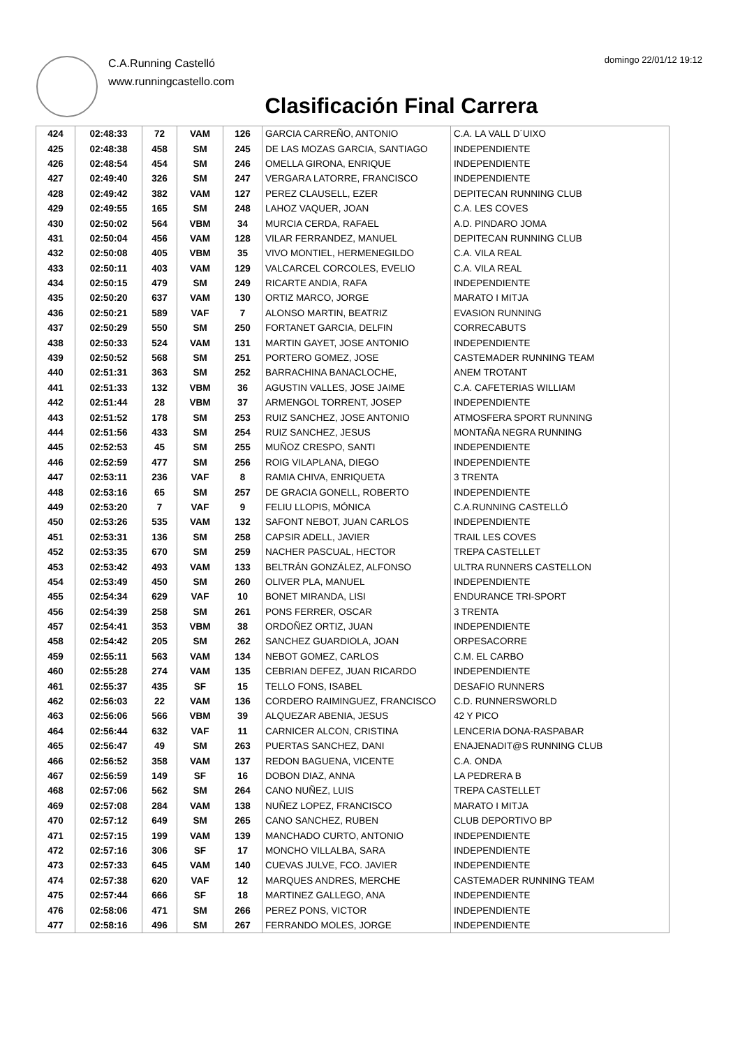C.A.Running Castelló
www.runningcastello.com
domingo 22/01/12 19:12
Clasificación Final Carrera
| 424 | 02:48:33 | 72 | VAM | 126 | GARCIA CARREÑO, ANTONIO | C.A. LA VALL D´UIXO |
| 425 | 02:48:38 | 458 | SM | 245 | DE LAS MOZAS GARCIA, SANTIAGO | INDEPENDIENTE |
| 426 | 02:48:54 | 454 | SM | 246 | OMELLA GIRONA, ENRIQUE | INDEPENDIENTE |
| 427 | 02:49:40 | 326 | SM | 247 | VERGARA LATORRE, FRANCISCO | INDEPENDIENTE |
| 428 | 02:49:42 | 382 | VAM | 127 | PEREZ CLAUSELL, EZER | DEPITECAN RUNNING CLUB |
| 429 | 02:49:55 | 165 | SM | 248 | LAHOZ VAQUER, JOAN | C.A. LES COVES |
| 430 | 02:50:02 | 564 | VBM | 34 | MURCIA CERDA, RAFAEL | A.D. PINDARO JOMA |
| 431 | 02:50:04 | 456 | VAM | 128 | VILAR FERRANDEZ, MANUEL | DEPITECAN RUNNING CLUB |
| 432 | 02:50:08 | 405 | VBM | 35 | VIVO MONTIEL, HERMENEGILDO | C.A. VILA REAL |
| 433 | 02:50:11 | 403 | VAM | 129 | VALCARCEL CORCOLES, EVELIO | C.A. VILA REAL |
| 434 | 02:50:15 | 479 | SM | 249 | RICARTE ANDIA, RAFA | INDEPENDIENTE |
| 435 | 02:50:20 | 637 | VAM | 130 | ORTIZ MARCO, JORGE | MARATO I MITJA |
| 436 | 02:50:21 | 589 | VAF | 7 | ALONSO MARTIN, BEATRIZ | EVASION RUNNING |
| 437 | 02:50:29 | 550 | SM | 250 | FORTANET GARCIA, DELFIN | CORRECABUTS |
| 438 | 02:50:33 | 524 | VAM | 131 | MARTIN GAYET, JOSE ANTONIO | INDEPENDIENTE |
| 439 | 02:50:52 | 568 | SM | 251 | PORTERO GOMEZ, JOSE | CASTEMADER RUNNING TEAM |
| 440 | 02:51:31 | 363 | SM | 252 | BARRACHINA BANACLOCHE, | ANEM TROTANT |
| 441 | 02:51:33 | 132 | VBM | 36 | AGUSTIN VALLES, JOSE JAIME | C.A. CAFETERIAS WILLIAM |
| 442 | 02:51:44 | 28 | VBM | 37 | ARMENGOL TORRENT, JOSEP | INDEPENDIENTE |
| 443 | 02:51:52 | 178 | SM | 253 | RUIZ SANCHEZ, JOSE ANTONIO | ATMOSFERA SPORT RUNNING |
| 444 | 02:51:56 | 433 | SM | 254 | RUIZ SANCHEZ, JESUS | MONTAÑA NEGRA RUNNING |
| 445 | 02:52:53 | 45 | SM | 255 | MUÑOZ CRESPO, SANTI | INDEPENDIENTE |
| 446 | 02:52:59 | 477 | SM | 256 | ROIG VILAPLANA, DIEGO | INDEPENDIENTE |
| 447 | 02:53:11 | 236 | VAF | 8 | RAMIA CHIVA, ENRIQUETA | 3 TRENTA |
| 448 | 02:53:16 | 65 | SM | 257 | DE GRACIA GONELL, ROBERTO | INDEPENDIENTE |
| 449 | 02:53:20 | 7 | VAF | 9 | FELIU LLOPIS, MÓNICA | C.A.RUNNING CASTELLÓ |
| 450 | 02:53:26 | 535 | VAM | 132 | SAFONT NEBOT, JUAN CARLOS | INDEPENDIENTE |
| 451 | 02:53:31 | 136 | SM | 258 | CAPSIR ADELL, JAVIER | TRAIL LES COVES |
| 452 | 02:53:35 | 670 | SM | 259 | NACHER PASCUAL, HECTOR | TREPA CASTELLET |
| 453 | 02:53:42 | 493 | VAM | 133 | BELTRÁN GONZÁLEZ, ALFONSO | ULTRA RUNNERS CASTELLON |
| 454 | 02:53:49 | 450 | SM | 260 | OLIVER PLA, MANUEL | INDEPENDIENTE |
| 455 | 02:54:34 | 629 | VAF | 10 | BONET MIRANDA, LISI | ENDURANCE TRI-SPORT |
| 456 | 02:54:39 | 258 | SM | 261 | PONS FERRER, OSCAR | 3 TRENTA |
| 457 | 02:54:41 | 353 | VBM | 38 | ORDOÑEZ ORTIZ, JUAN | INDEPENDIENTE |
| 458 | 02:54:42 | 205 | SM | 262 | SANCHEZ GUARDIOLA, JOAN | ORPESACORRE |
| 459 | 02:55:11 | 563 | VAM | 134 | NEBOT GOMEZ, CARLOS | C.M. EL CARBO |
| 460 | 02:55:28 | 274 | VAM | 135 | CEBRIAN DEFEZ, JUAN RICARDO | INDEPENDIENTE |
| 461 | 02:55:37 | 435 | SF | 15 | TELLO FONS, ISABEL | DESAFIO RUNNERS |
| 462 | 02:56:03 | 22 | VAM | 136 | CORDERO RAIMINGUEZ, FRANCISCO | C.D. RUNNERSWORLD |
| 463 | 02:56:06 | 566 | VBM | 39 | ALQUEZAR ABENIA, JESUS | 42 Y PICO |
| 464 | 02:56:44 | 632 | VAF | 11 | CARNICER ALCON, CRISTINA | LENCERIA DONA-RASPABAR |
| 465 | 02:56:47 | 49 | SM | 263 | PUERTAS SANCHEZ, DANI | ENAJENADIT@S RUNNING CLUB |
| 466 | 02:56:52 | 358 | VAM | 137 | REDON BAGUENA, VICENTE | C.A. ONDA |
| 467 | 02:56:59 | 149 | SF | 16 | DOBON DIAZ, ANNA | LA PEDRERA B |
| 468 | 02:57:06 | 562 | SM | 264 | CANO NUÑEZ, LUIS | TREPA CASTELLET |
| 469 | 02:57:08 | 284 | VAM | 138 | NUÑEZ LOPEZ, FRANCISCO | MARATO I MITJA |
| 470 | 02:57:12 | 649 | SM | 265 | CANO SANCHEZ, RUBEN | CLUB DEPORTIVO BP |
| 471 | 02:57:15 | 199 | VAM | 139 | MANCHADO CURTO, ANTONIO | INDEPENDIENTE |
| 472 | 02:57:16 | 306 | SF | 17 | MONCHO VILLALBA, SARA | INDEPENDIENTE |
| 473 | 02:57:33 | 645 | VAM | 140 | CUEVAS JULVE, FCO. JAVIER | INDEPENDIENTE |
| 474 | 02:57:38 | 620 | VAF | 12 | MARQUES ANDRES, MERCHE | CASTEMADER RUNNING TEAM |
| 475 | 02:57:44 | 666 | SF | 18 | MARTINEZ GALLEGO, ANA | INDEPENDIENTE |
| 476 | 02:58:06 | 471 | SM | 266 | PEREZ PONS, VICTOR | INDEPENDIENTE |
| 477 | 02:58:16 | 496 | SM | 267 | FERRANDO MOLES, JORGE | INDEPENDIENTE |